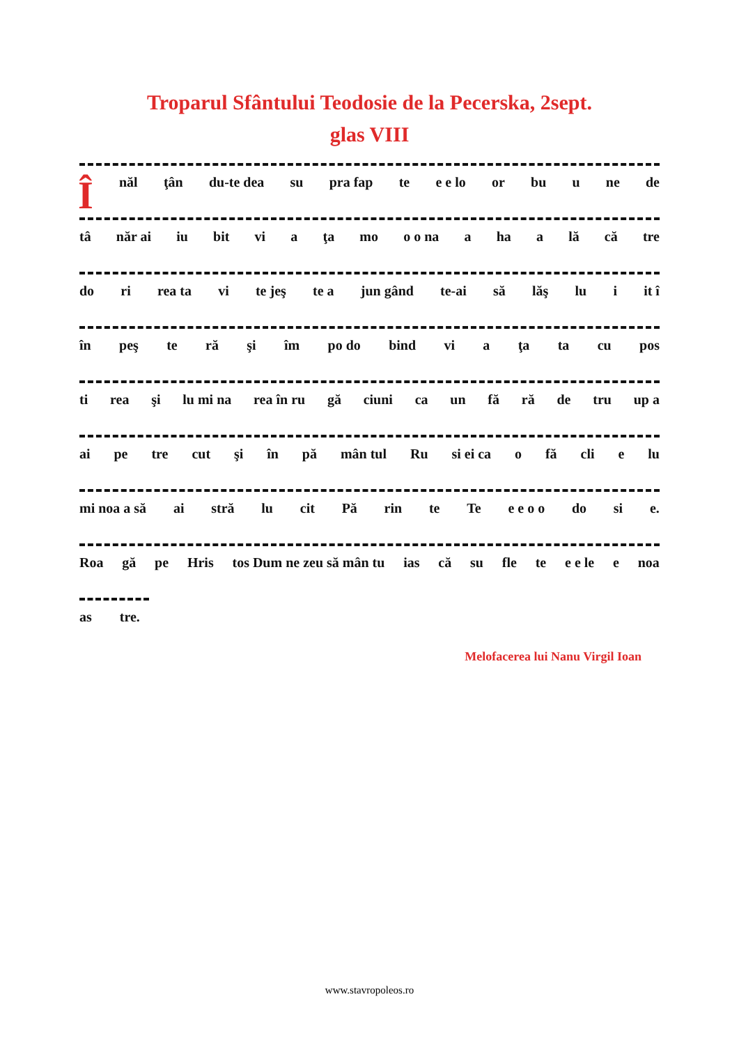Troparul Sfântului Teodosie de la Pecerska, 2sept.
glas VIII
Înăl ţân du-te dea su pra fap te e e lo or bu u ne de
tâ năr ai iu bit vi a ţa mo o o na a ha a lă că tre
do ri rea ta vi te jeş te a jun gând te-ai să lăş lu i it î
în peş te ră şi îm po do bind vi a ţa ta cu pos
ti rea şi lu mi na rea în ru gă ciuni ca un fă ră de tru up a
ai pe tre cut şi în pă mân tul Ru si ei ca o fă cli e lu
mi noa a să ai stră lu cit Pă rin te Te e e o o do si e.
Roa gă pe Hris tos Dum ne zeu să mân tu ias că su fle te e e le e noa
as tre.
Melofacerea lui Nanu Virgil Ioan
www.stavropoleos.ro